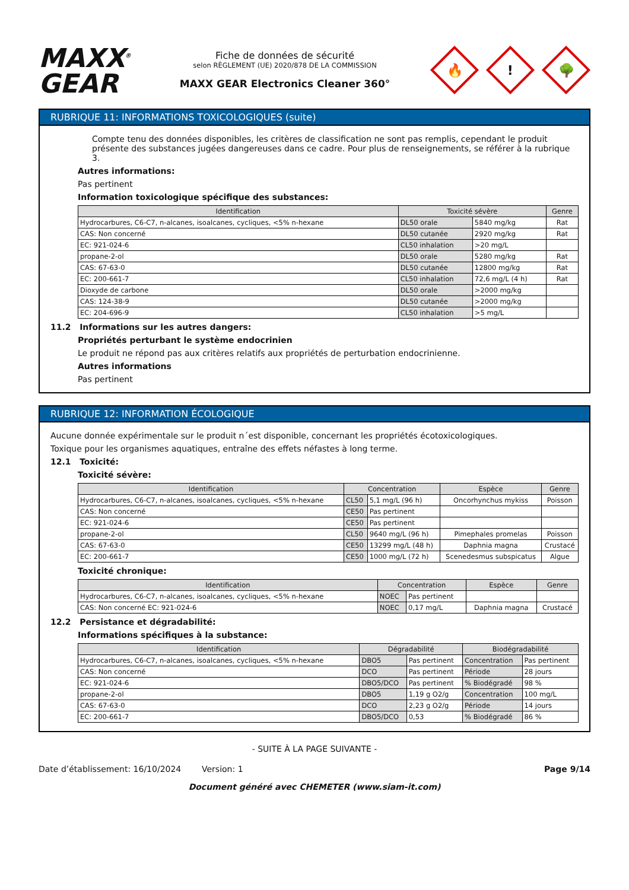MAXX<sup>®</sup>
GEAR
Fiche de données de sécurité
selon RÈGLEMENT (UE) 2020/878 DE LA COMMISSION
MAXX GEAR Electronics Cleaner 360°
🔥
!
🌳
RUBRIQUE 11: INFORMATIONS TOXICOLOGIQUES (suite)
Compte tenu des données disponibles, les critères de classification ne sont pas remplis, cependant le produit présente des substances jugées dangereuses dans ce cadre. Pour plus de renseignements, se référer à la rubrique 3.
Autres informations:
Pas pertinent
Information toxicologique spécifique des substances:
| Identification | Toxicité sévère | | Genre |
| --- | --- | --- | --- |
| Hydrocarbures, C6-C7, n-alcanes, isoalcanes, cycliques, <5% n-hexane | DL50 orale | 5840 mg/kg | Rat |
| CAS: Non concerné | DL50 cutanée | 2920 mg/kg | Rat |
| EC: 921-024-6 | CL50 inhalation | >20 mg/L | |
| propane-2-ol | DL50 orale | 5280 mg/kg | Rat |
| CAS: 67-63-0 | DL50 cutanée | 12800 mg/kg | Rat |
| EC: 200-661-7 | CL50 inhalation | 72,6 mg/L (4 h) | Rat |
| Dioxyde de carbone | DL50 orale | >2000 mg/kg | |
| CAS: 124-38-9 | DL50 cutanée | >2000 mg/kg | |
| EC: 204-696-9 | CL50 inhalation | >5 mg/L | |
11.2 Informations sur les autres dangers:
Propriétés perturbant le système endocrinien
Le produit ne répond pas aux critères relatifs aux propriétés de perturbation endocrinienne.
Autres informations
Pas pertinent
RUBRIQUE 12: INFORMATION ÉCOLOGIQUE
Aucune donnée expérimentale sur le produit n´est disponible, concernant les propriétés écotoxicologiques.
Toxique pour les organismes aquatiques, entraîne des effets néfastes à long terme.
12.1 Toxicité:
Toxicité sévère:
| Identification | Concentration | | Espèce | Genre |
| --- | --- | --- | --- | --- |
| Hydrocarbures, C6-C7, n-alcanes, isoalcanes, cycliques, <5% n-hexane | CL50 | 5,1 mg/L (96 h) | Oncorhynchus mykiss | Poisson |
| CAS: Non concerné | CE50 | Pas pertinent | | |
| EC: 921-024-6 | CE50 | Pas pertinent | | |
| propane-2-ol | CL50 | 9640 mg/L (96 h) | Pimephales promelas | Poisson |
| CAS: 67-63-0 | CE50 | 13299 mg/L (48 h) | Daphnia magna | Crustacé |
| EC: 200-661-7 | CE50 | 1000 mg/L (72 h) | Scenedesmus subspicatus | Algue |
Toxicité chronique:
| Identification | Concentration | | Espèce | Genre |
| --- | --- | --- | --- | --- |
| Hydrocarbures, C6-C7, n-alcanes, isoalcanes, cycliques, <5% n-hexane | NOEC | Pas pertinent | | |
| CAS: Non concerné EC: 921-024-6 | NOEC | 0,17 mg/L | Daphnia magna | Crustacé |
12.2 Persistance et dégradabilité:
Informations spécifiques à la substance:
| Identification | Dégradabilité | | Biodégradabilité | |
| --- | --- | --- | --- | --- |
| Hydrocarbures, C6-C7, n-alcanes, isoalcanes, cycliques, <5% n-hexane | DBO5 | Pas pertinent | Concentration | Pas pertinent |
| CAS: Non concerné | DCO | Pas pertinent | Période | 28 jours |
| EC: 921-024-6 | DBO5/DCO | Pas pertinent | % Biodégradé | 98 % |
| propane-2-ol | DBO5 | 1,19 g O2/g | Concentration | 100 mg/L |
| CAS: 67-63-0 | DCO | 2,23 g O2/g | Période | 14 jours |
| EC: 200-661-7 | DBO5/DCO | 0,53 | % Biodégradé | 86 % |
- SUITE À LA PAGE SUIVANTE -
Date d’établissement: 16/10/2024 Version: 1 Page 9/14
Document généré avec CHEMETER (www.siam-it.com)